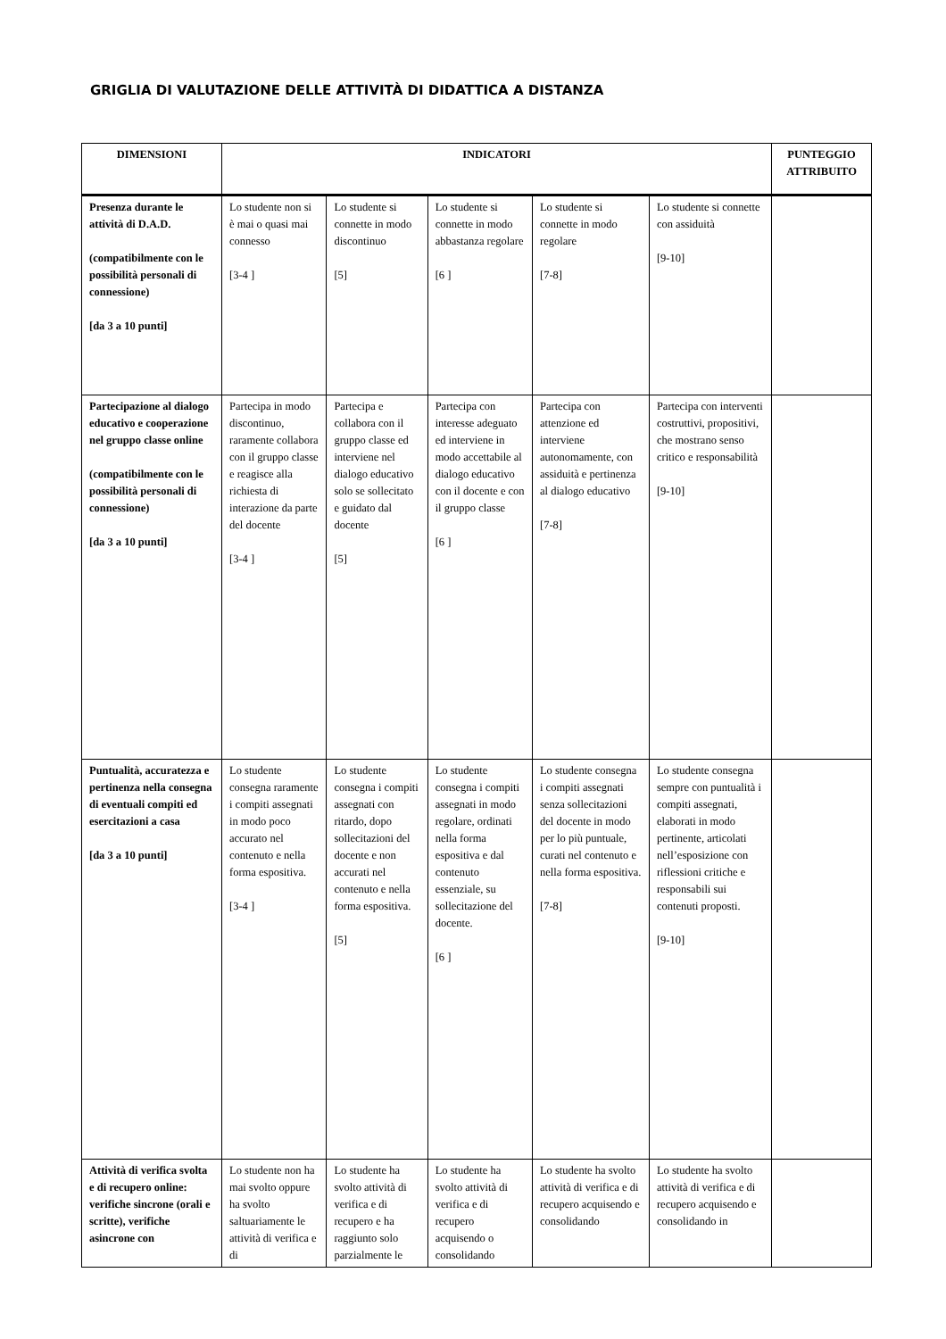GRIGLIA DI VALUTAZIONE DELLE ATTIVITÀ DI DIDATTICA A DISTANZA
| DIMENSIONI | INDICATORI | | | | | PUNTEGGIO ATTRIBUITO |
| --- | --- | --- | --- | --- | --- | --- |
| Presenza durante le attività di D.A.D. (compatibilmente con le possibilità personali di connessione) [da 3 a 10 punti] | Lo studente non si è mai o quasi mai connesso [3-4 ] | Lo studente si connette in modo discontinuo [5] | Lo studente si connette in modo abbastanza regolare [6 ] | Lo studente si connette in modo regolare [7-8] | Lo studente si connette con assiduità [9-10] | |
| Partecipazione al dialogo educativo e cooperazione nel gruppo classe online (compatibilmente con le possibilità personali di connessione) [da 3 a 10 punti] | Partecipa in modo discontinuo, raramente collabora con il gruppo classe e reagisce alla richiesta di interazione da parte del docente [3-4 ] | Partecipa e collabora con il gruppo classe ed interviene nel dialogo educativo solo se sollecitato e guidato dal docente [5] | Partecipa con interesse adeguato ed interviene in modo accettabile al dialogo educativo con il docente e con il gruppo classe [6 ] | Partecipa con attenzione ed interviene autonomamente, con assiduità e pertinenza al dialogo educativo [7-8] | Partecipa con interventi costruttivi, propositivi, che mostrano senso critico e responsabilità [9-10] | |
| Puntualità, accuratezza e pertinenza nella consegna di eventuali compiti ed esercitazioni a casa [da 3 a 10 punti] | Lo studente consegna raramente i compiti assegnati in modo poco accurato nel contenuto e nella forma espositiva. [3-4 ] | Lo studente consegna i compiti assegnati con ritardo, dopo sollecitazioni del docente e non accurati nel contenuto e nella forma espositiva. [5] | Lo studente consegna i compiti assegnati in modo regolare, ordinati nella forma espositiva e dal contenuto essenziale, su sollecitazione del docente. [6 ] | Lo studente consegna i compiti assegnati senza sollecitazioni del docente in modo per lo più puntuale, curati nel contenuto e nella forma espositiva. [7-8] | Lo studente consegna sempre con puntualità i compiti assegnati, elaborati in modo pertinente, articolati nell’esposizione con riflessioni critiche e responsabili sui contenuti proposti. [9-10] | |
| Attività di verifica svolta e di recupero online: verifiche sincrone (orali e scritte), verifiche asincrone con | Lo studente non ha mai svolto oppure ha svolto saltuariamente le attività di verifica e di | Lo studente ha svolto attività di verifica e di recupero e ha raggiunto solo parzialmente le | Lo studente ha svolto attività di verifica e di recupero acquisendo o consolidando | Lo studente ha svolto attività di verifica e di recupero acquisendo e consolidando | Lo studente ha svolto attività di verifica e di recupero acquisendo e consolidando in | |